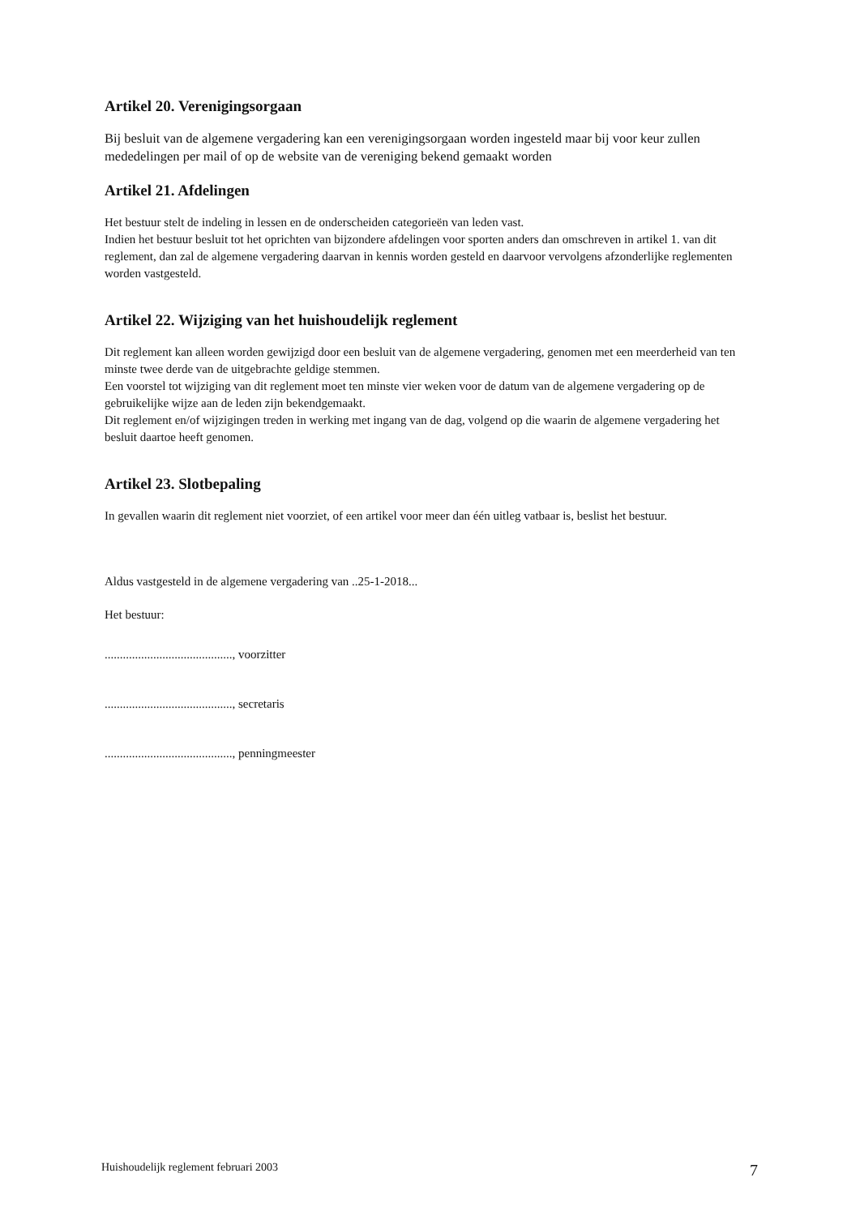Artikel 20. Verenigingsorgaan
Bij besluit van de algemene vergadering kan een verenigingsorgaan worden ingesteld maar bij voor keur zullen mededelingen per mail of op de website van de vereniging bekend gemaakt worden
Artikel 21. Afdelingen
Het bestuur stelt de indeling in lessen en de onderscheiden categorieën van leden vast.
Indien het bestuur besluit tot het oprichten van bijzondere afdelingen voor sporten anders dan omschreven in artikel 1. van dit reglement, dan zal de algemene vergadering daarvan in kennis worden gesteld en daarvoor vervolgens afzonderlijke reglementen worden vastgesteld.
Artikel 22. Wijziging van het huishoudelijk reglement
Dit reglement kan alleen worden gewijzigd door een besluit van de algemene vergadering, genomen met een meerderheid van ten minste twee derde van de uitgebrachte geldige stemmen.
Een voorstel tot wijziging van dit reglement moet ten minste vier weken voor de datum van de algemene vergadering op de gebruikelijke wijze aan de leden zijn bekendgemaakt.
Dit reglement en/of wijzigingen treden in werking met ingang van de dag, volgend op die waarin de algemene vergadering het besluit daartoe heeft genomen.
Artikel 23. Slotbepaling
In gevallen waarin dit reglement niet voorziet, of een artikel voor meer dan één uitleg vatbaar is, beslist het bestuur.
Aldus vastgesteld in de algemene vergadering van ..25-1-2018...
Het bestuur:
.........................................., voorzitter
.........................................., secretaris
.........................................., penningmeester
Huishoudelijk reglement februari 2003 7